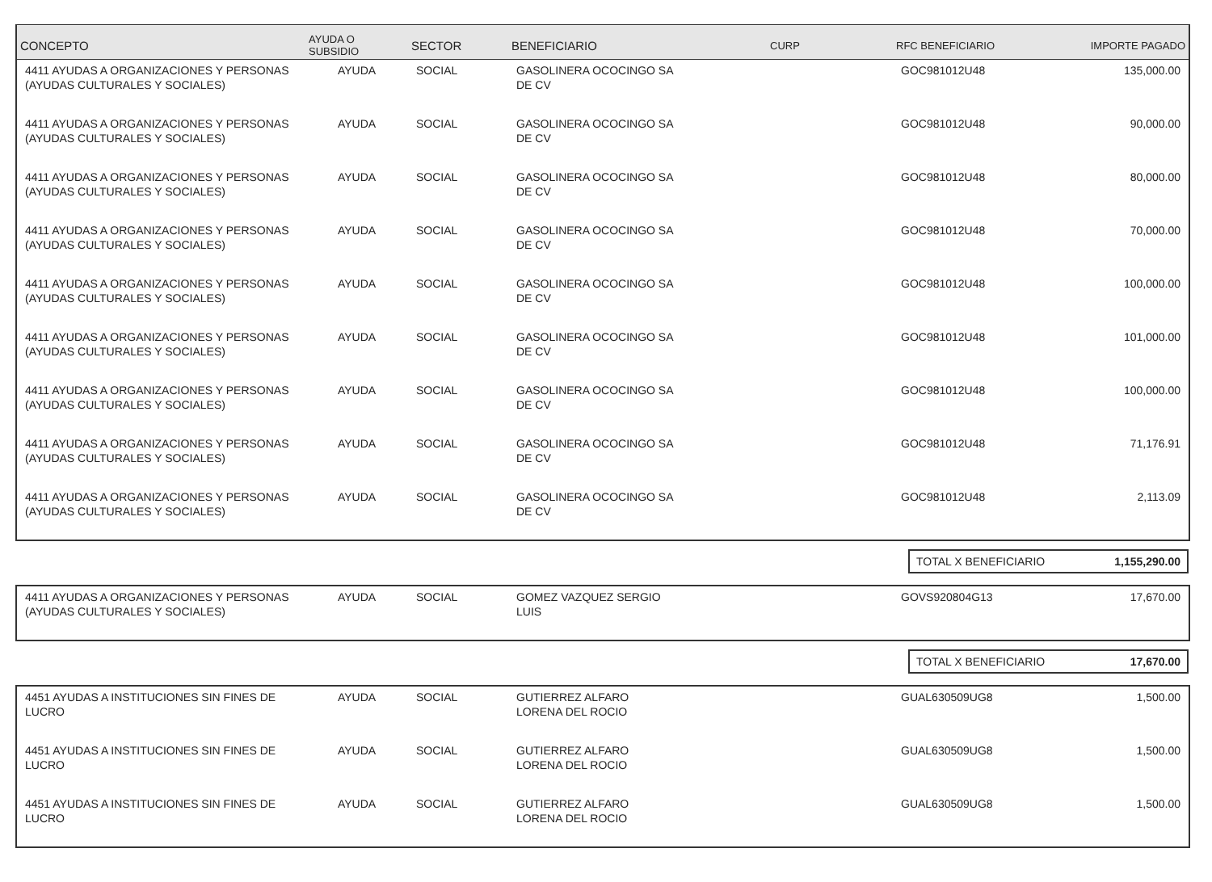| CONCEPTO | AYUDA O SUBSIDIO | SECTOR | BENEFICIARIO | CURP | RFC BENEFICIARIO | IMPORTE PAGADO |
| --- | --- | --- | --- | --- | --- | --- |
| 4411 AYUDAS A ORGANIZACIONES Y PERSONAS (AYUDAS CULTURALES Y SOCIALES) | AYUDA | SOCIAL | GASOLINERA OCOCINGO SA DE CV | | GOC981012U48 | 135,000.00 |
| 4411 AYUDAS A ORGANIZACIONES Y PERSONAS (AYUDAS CULTURALES Y SOCIALES) | AYUDA | SOCIAL | GASOLINERA OCOCINGO SA DE CV | | GOC981012U48 | 90,000.00 |
| 4411 AYUDAS A ORGANIZACIONES Y PERSONAS (AYUDAS CULTURALES Y SOCIALES) | AYUDA | SOCIAL | GASOLINERA OCOCINGO SA DE CV | | GOC981012U48 | 80,000.00 |
| 4411 AYUDAS A ORGANIZACIONES Y PERSONAS (AYUDAS CULTURALES Y SOCIALES) | AYUDA | SOCIAL | GASOLINERA OCOCINGO SA DE CV | | GOC981012U48 | 70,000.00 |
| 4411 AYUDAS A ORGANIZACIONES Y PERSONAS (AYUDAS CULTURALES Y SOCIALES) | AYUDA | SOCIAL | GASOLINERA OCOCINGO SA DE CV | | GOC981012U48 | 100,000.00 |
| 4411 AYUDAS A ORGANIZACIONES Y PERSONAS (AYUDAS CULTURALES Y SOCIALES) | AYUDA | SOCIAL | GASOLINERA OCOCINGO SA DE CV | | GOC981012U48 | 101,000.00 |
| 4411 AYUDAS A ORGANIZACIONES Y PERSONAS (AYUDAS CULTURALES Y SOCIALES) | AYUDA | SOCIAL | GASOLINERA OCOCINGO SA DE CV | | GOC981012U48 | 100,000.00 |
| 4411 AYUDAS A ORGANIZACIONES Y PERSONAS (AYUDAS CULTURALES Y SOCIALES) | AYUDA | SOCIAL | GASOLINERA OCOCINGO SA DE CV | | GOC981012U48 | 71,176.91 |
| 4411 AYUDAS A ORGANIZACIONES Y PERSONAS (AYUDAS CULTURALES Y SOCIALES) | AYUDA | SOCIAL | GASOLINERA OCOCINGO SA DE CV | | GOC981012U48 | 2,113.09 |
| | TOTAL X BENEFICIARIO 1,155,290.00 |
| 4411 AYUDAS A ORGANIZACIONES Y PERSONAS (AYUDAS CULTURALES Y SOCIALES) | AYUDA | SOCIAL | GOMEZ VAZQUEZ SERGIO LUIS | | GOVS920804G13 | 17,670.00 |
| | TOTAL X BENEFICIARIO 17,670.00 |
| 4451 AYUDAS A INSTITUCIONES SIN FINES DE LUCRO | AYUDA | SOCIAL | GUTIERREZ ALFARO LORENA DEL ROCIO | | GUAL630509UG8 | 1,500.00 |
| 4451 AYUDAS A INSTITUCIONES SIN FINES DE LUCRO | AYUDA | SOCIAL | GUTIERREZ ALFARO LORENA DEL ROCIO | | GUAL630509UG8 | 1,500.00 |
| 4451 AYUDAS A INSTITUCIONES SIN FINES DE LUCRO | AYUDA | SOCIAL | GUTIERREZ ALFARO LORENA DEL ROCIO | | GUAL630509UG8 | 1,500.00 |